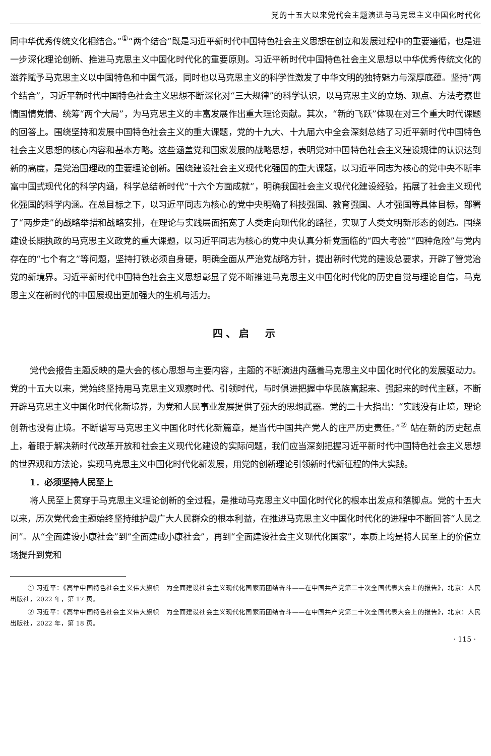党的十五大以来党代会主题演进与马克思主义中国化时代化
同中华优秀传统文化相结合。”<sup>①</sup>“两个结合”既是习近平新时代中国特色社会主义思想在创立和发展过程中的重要遵循，也是进一步深化理论创新、推进马克思主义中国化时代化的重要原则。习近平新时代中国特色社会主义思想以中华优秀传统文化的滋养赋予马克思主义以中国特色和中国气派，同时也以马克思主义的科学性激发了中华文明的独特魅力与深厚底蕴。坚持“两个结合”，习近平新时代中国特色社会主义思想不断深化对“三大规律”的科学认识，以马克思主义的立场、观点、方法考察世情国情党情、统筹“两个大局”，为马克思主义的丰富发展作出重大理论贡献。其次，“新的飞跃”体现在对三个重大时代课题的回答上。围绕坚持和发展中国特色社会主义的重大课题，党的十九大、十九届六中全会深刻总结了习近平新时代中国特色社会主义思想的核心内容和基本方略。这些涵盖党和国家发展的战略思想，表明党对中国特色社会主义建设规律的认识达到新的高度，是党治国理政的重要理论创新。围绕建设社会主义现代化强国的重大课题，以习近平同志为核心的党中央不断丰富中国式现代化的科学内涵，科学总结新时代“十六个方面成就”，明确我国社会主义现代化建设经验，拓展了社会主义现代化强国的科学内涵。在总目标之下，以习近平同志为核心的党中央明确了科技强国、教育强国、人才强国等具体目标，部署了“两步走”的战略举措和战略安排，在理论与实践层面拓宽了人类走向现代化的路径，实现了人类文明新形态的创造。围绕建设长期执政的马克思主义政党的重大课题，以习近平同志为核心的党中央认真分析党面临的“四大考验”“四种危险”与党内存在的“七个有之”等问题，坚持打铁必须自身硬，明确全面从严治党战略方针，提出新时代党的建设总要求，开辟了管党治党的新境界。习近平新时代中国特色社会主义思想彰显了党不断推进马克思主义中国化时代化的历史自觉与理论自信，马克思主义在新时代的中国展现出更加强大的生机与活力。
四、启　示
党代会报告主题反映的是大会的核心思想与主要内容，主题的不断演进内蕴着马克思主义中国化时代化的发展驱动力。党的十五大以来，党始终坚持用马克思主义观察时代、引领时代，与时俱进把握中华民族富起来、强起来的时代主题，不断开辟马克思主义中国化时代化新境界，为党和人民事业发展提供了强大的思想武器。党的二十大指出：“实践没有止境，理论创新也没有止境。不断谱写马克思主义中国化时代化新篇章，是当代中国共产党人的庄严历史责任。”<sup>②</sup> 站在新的历史起点上，着眼于解决新时代改革开放和社会主义现代化建设的实际问题，我们应当深刻把握习近平新时代中国特色社会主义思想的世界观和方法论，实现马克思主义中国化时代化新发展，用党的创新理论引领新时代新征程的伟大实践。
1．必须坚持人民至上
将人民至上贯穿于马克思主义理论创新的全过程，是推动马克思主义中国化时代化的根本出发点和落脚点。党的十五大以来，历次党代会主题始终坚持维护最广大人民群众的根本利益，在推进马克思主义中国化时代化的进程中不断回答“人民之问”。从“全面建设小康社会”到“全面建成小康社会”，再到“全面建设社会主义现代化国家”，本质上均是将人民至上的价值立场提升到党和
① 习近平：《高举中国特色社会主义伟大旗帜　为全面建设社会主义现代化国家而团结奋斗——在中国共产党第二十次全国代表大会上的报告》，北京：人民出版社，2022 年，第 17 页。
② 习近平：《高举中国特色社会主义伟大旗帜　为全面建设社会主义现代化国家而团结奋斗——在中国共产党第二十次全国代表大会上的报告》，北京：人民出版社，2022 年，第 18 页。
· 115 ·